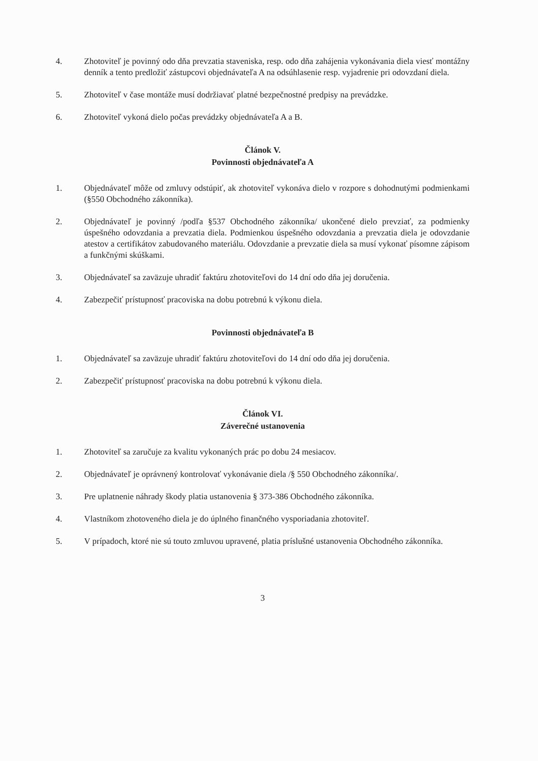4. Zhotoviteľ je povinný odo dňa prevzatia staveniska, resp. odo dňa zahájenia vykonávania diela viesť montážny denník a tento predložiť zástupcovi objednávateľa A na odsúhlasenie resp. vyjadrenie pri odovzdaní diela.
5. Zhotoviteľ v čase montáže musí dodržiavať platné bezpečnostné predpisy na prevádzke.
6. Zhotoviteľ vykoná dielo počas prevádzky objednávateľa A a B.
Článok V.
Povinnosti objednávateľa A
1. Objednávateľ môže od zmluvy odstúpiť, ak zhotoviteľ vykonáva dielo v rozpore s dohodnutými podmienkami (§550 Obchodného zákonníka).
2. Objednávateľ je povinný /podľa §537 Obchodného zákonníka/ ukončené dielo prevziať, za podmienky úspešného odovzdania a prevzatia diela. Podmienkou úspešného odovzdania a prevzatia diela je odovzdanie atestov a certifikátov zabudovaného materiálu. Odovzdanie a prevzatie diela sa musí vykonať písomne zápisom a funkčnými skúškami.
3. Objednávateľ sa zaväzuje uhradiť faktúru zhotoviteľovi do 14 dní odo dňa jej doručenia.
4. Zabezpečiť prístupnosť pracoviska na dobu potrebnú k výkonu diela.
Povinnosti objednávateľa B
1. Objednávateľ sa zaväzuje uhradiť faktúru zhotoviteľovi do 14 dní odo dňa jej doručenia.
2. Zabezpečiť prístupnosť pracoviska na dobu potrebnú k výkonu diela.
Článok VI.
Záverečné ustanovenia
1. Zhotoviteľ sa zaručuje za kvalitu vykonaných prác po dobu 24 mesiacov.
2. Objednávateľ je oprávnený kontrolovať vykonávanie diela /§ 550 Obchodného zákonníka/.
3. Pre uplatnenie náhrady škody platia ustanovenia § 373-386 Obchodného zákonníka.
4. Vlastníkom zhotoveného diela je do úplného finančného vysporiadania zhotoviteľ.
5. V prípadoch, ktoré nie sú touto zmluvou upravené, platia príslušné ustanovenia Obchodného zákonníka.
3